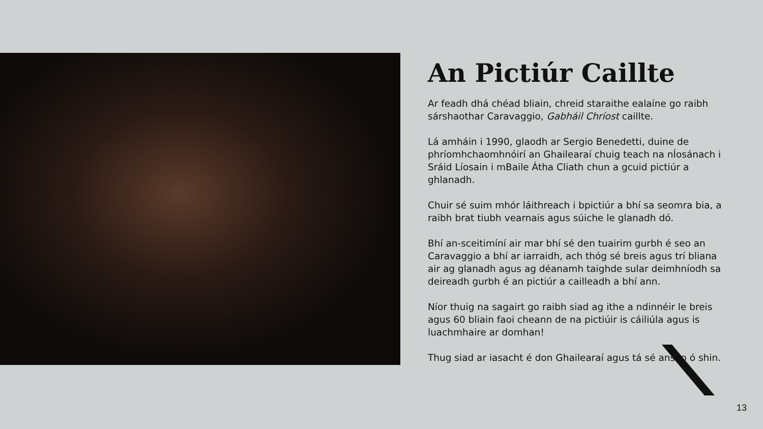An Pictiúr Caillte
Ar feadh dhá chéad bliain, chreid staraithe ealaíne go raibh sárshaothar Caravaggio, Gabháil Chríost caillte.
Lá amháin i 1990, glaodh ar Sergio Benedetti, duine de phríomhchaomhnóirí an Ghailearaí chuig teach na nÍosánach i Sráid Líosain i mBaile Átha Cliath chun a gcuid pictiúr a ghlanadh.
Chuir sé suim mhór láithreach i bpictiúr a bhí sa seomra bia, a raibh brat tiubh vearnais agus súiche le glanadh dó.
Bhí an-sceitimíní air mar bhí sé den tuairim gurbh é seo an Caravaggio a bhí ar iarraidh, ach thóg sé breis agus trí bliana air ag glanadh agus ag déanamh taighde sular deimhníodh sa deireadh gurbh é an pictiúr a cailleadh a bhí ann.
Níor thuig na sagairt go raibh siad ag ithe a ndinnéir le breis agus 60 bliain faoi cheann de na pictiúir is cáiliúla agus is luachmhaire ar domhan!
Thug siad ar iasacht é don Ghailearaí agus tá sé anseo ó shin.
13